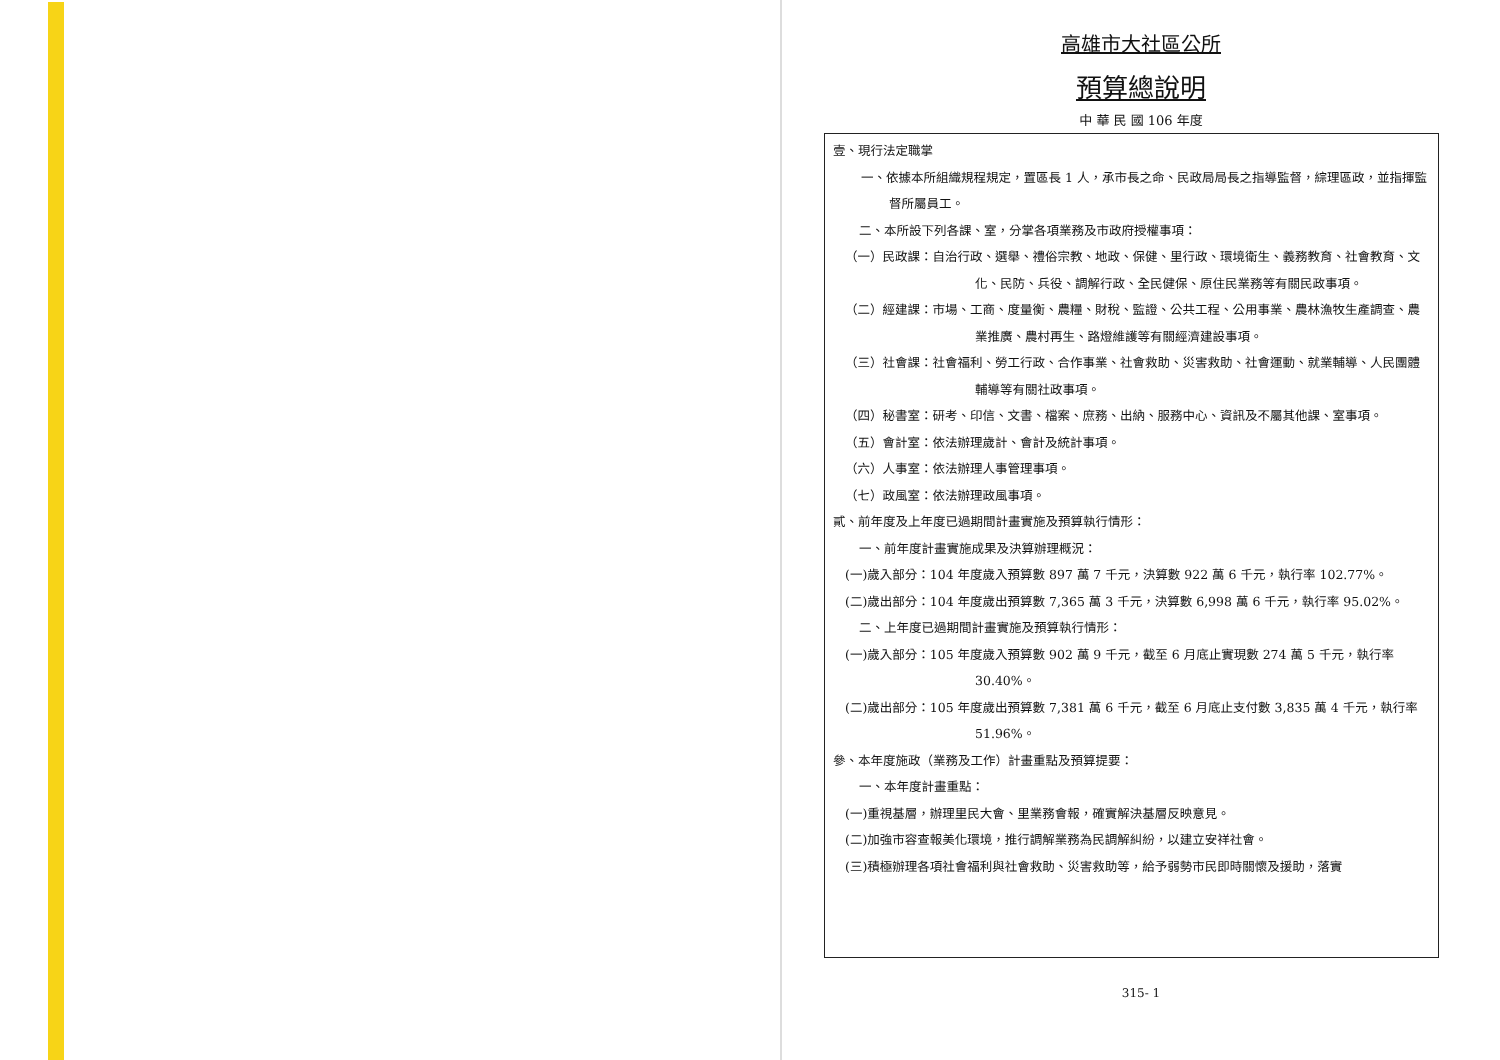高雄市大社區公所
預算總說明
中 華 民 國 106 年度
壹、現行法定職掌
一、依據本所組織規程規定，置區長 1 人，承市長之命、民政局局長之指導監督，綜理區政，並指揮監督所屬員工。
二、本所設下列各課、室，分掌各項業務及市政府授權事項：
（一）民政課：自治行政、選舉、禮俗宗教、地政、保健、里行政、環境衛生、義務教育、社會教育、文化、民防、兵役、調解行政、全民健保、原住民業務等有關民政事項。
（二）經建課：市場、工商、度量衡、農糧、財稅、監證、公共工程、公用事業、農林漁牧生產調查、農業推廣、農村再生、路燈維護等有關經濟建設事項。
（三）社會課：社會福利、勞工行政、合作事業、社會救助、災害救助、社會運動、就業輔導、人民團體輔導等有關社政事項。
（四）秘書室：研考、印信、文書、檔案、庶務、出納、服務中心、資訊及不屬其他課、室事項。
（五）會計室：依法辦理歲計、會計及統計事項。
（六）人事室：依法辦理人事管理事項。
（七）政風室：依法辦理政風事項。
貳、前年度及上年度已過期間計畫實施及預算執行情形：
一、前年度計畫實施成果及決算辦理概況：
(一)歲入部分：104 年度歲入預算數 897 萬 7 千元，決算數 922 萬 6 千元，執行率 102.77%。
(二)歲出部分：104 年度歲出預算數 7,365 萬 3 千元，決算數 6,998 萬 6 千元，執行率 95.02%。
二、上年度已過期間計畫實施及預算執行情形：
(一)歲入部分：105 年度歲入預算數 902 萬 9 千元，截至 6 月底止實現數 274 萬 5 千元，執行率 30.40%。
(二)歲出部分：105 年度歲出預算數 7,381 萬 6 千元，截至 6 月底止支付數 3,835 萬 4 千元，執行率 51.96%。
參、本年度施政（業務及工作）計畫重點及預算提要：
一、本年度計畫重點：
(一)重視基層，辦理里民大會、里業務會報，確實解決基層反映意見。
(二)加強市容查報美化環境，推行調解業務為民調解糾紛，以建立安祥社會。
(三)積極辦理各項社會福利與社會救助、災害救助等，給予弱勢市民即時關懷及援助，落實
315- 1